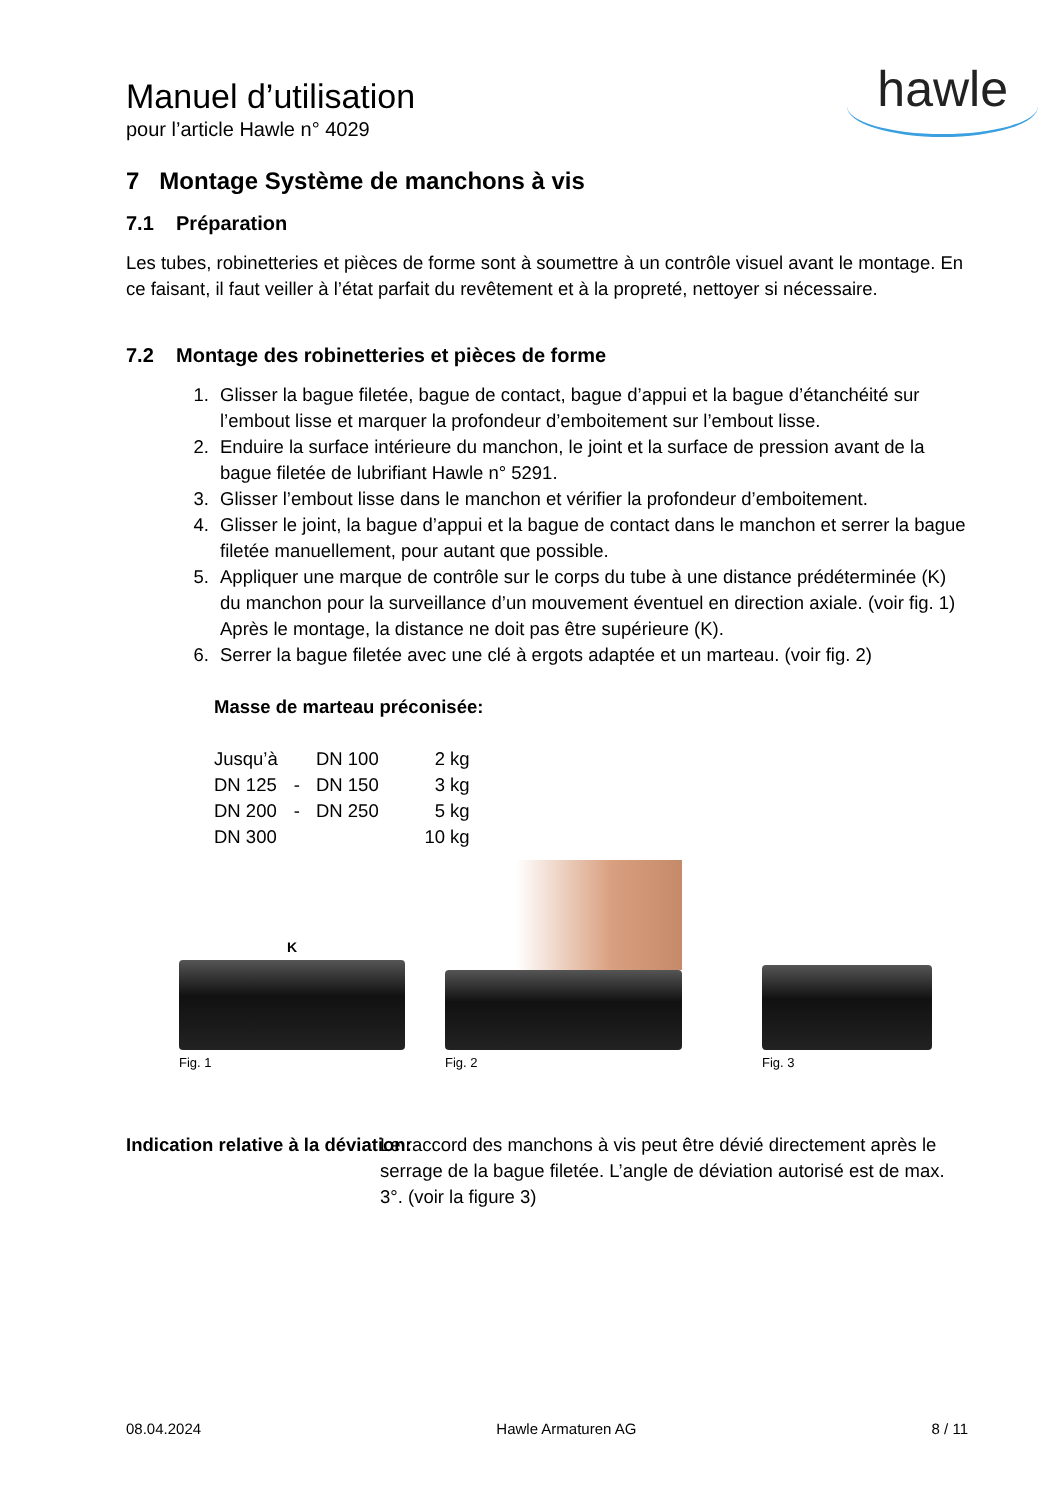Manuel d’utilisation
pour l’article Hawle n° 4029
hawle
7 Montage Système de manchons à vis
7.1 Préparation
Les tubes, robinetteries et pièces de forme sont à soumettre à un contrôle visuel avant le montage. En ce faisant, il faut veiller à l’état parfait du revêtement et à la propreté, nettoyer si nécessaire.
7.2 Montage des robinetteries et pièces de forme
1. Glisser la bague filetée, bague de contact, bague d’appui et la bague d’étanchéité sur l’embout lisse et marquer la profondeur d’emboitement sur l’embout lisse.
2. Enduire la surface intérieure du manchon, le joint et la surface de pression avant de la bague filetée de lubrifiant Hawle n° 5291.
3. Glisser l’embout lisse dans le manchon et vérifier la profondeur d’emboitement.
4. Glisser le joint, la bague d’appui et la bague de contact dans le manchon et serrer la bague filetée manuellement, pour autant que possible.
5. Appliquer une marque de contrôle sur le corps du tube à une distance prédéterminée (K) du manchon pour la surveillance d’un mouvement éventuel en direction axiale. (voir fig. 1) Après le montage, la distance ne doit pas être supérieure (K).
6. Serrer la bague filetée avec une clé à ergots adaptée et un marteau. (voir fig. 2)
Masse de marteau préconisée:
| Jusqu’à | | DN 100 | 2 kg |
| DN 125 | - | DN 150 | 3 kg |
| DN 200 | - | DN 250 | 5 kg |
| DN 300 | | | 10 kg |
K
Fig. 1
Fig. 2
Fig. 3
Indication relative à la déviation:
Le raccord des manchons à vis peut être dévié directement après le serrage de la bague filetée. L’angle de déviation autorisé est de max. 3°. (voir la figure 3)
08.04.2024 Hawle Armaturen AG 8 / 11